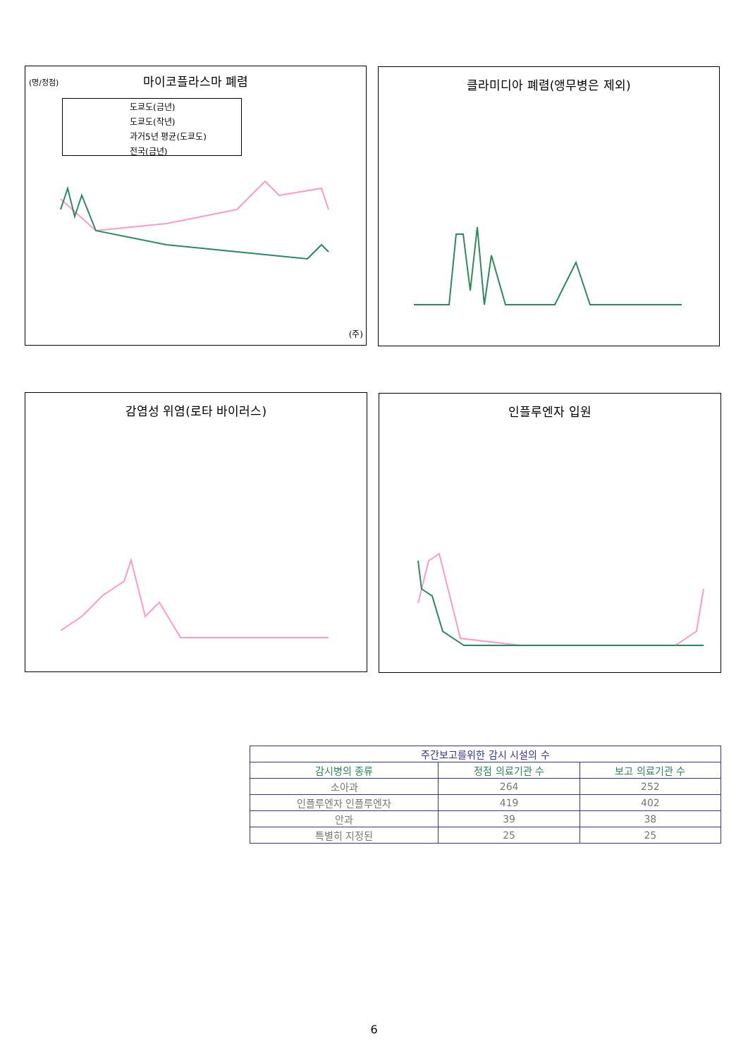(명/정점)
마이코플라스마 폐렴
도쿄도(금년)
도쿄도(작년)
과거5년 평균(도쿄도)
전국(금년)
(주)
클라미디아 폐렴(앵무병은 제외)
감염성 위염(로타 바이러스) 인플루엔자 입원
| 주간보고를위한 감시 시설의 수 | | |
| 감시병의 종류 | 정점 의료기관 수 | 보고 의료기관 수 |
| 소아과 | 264 | 252 |
| 인플루엔자 인플루엔자 | 419 | 402 |
| 안과 | 39 | 38 |
| 특별히 지정된 | 25 | 25 |
6